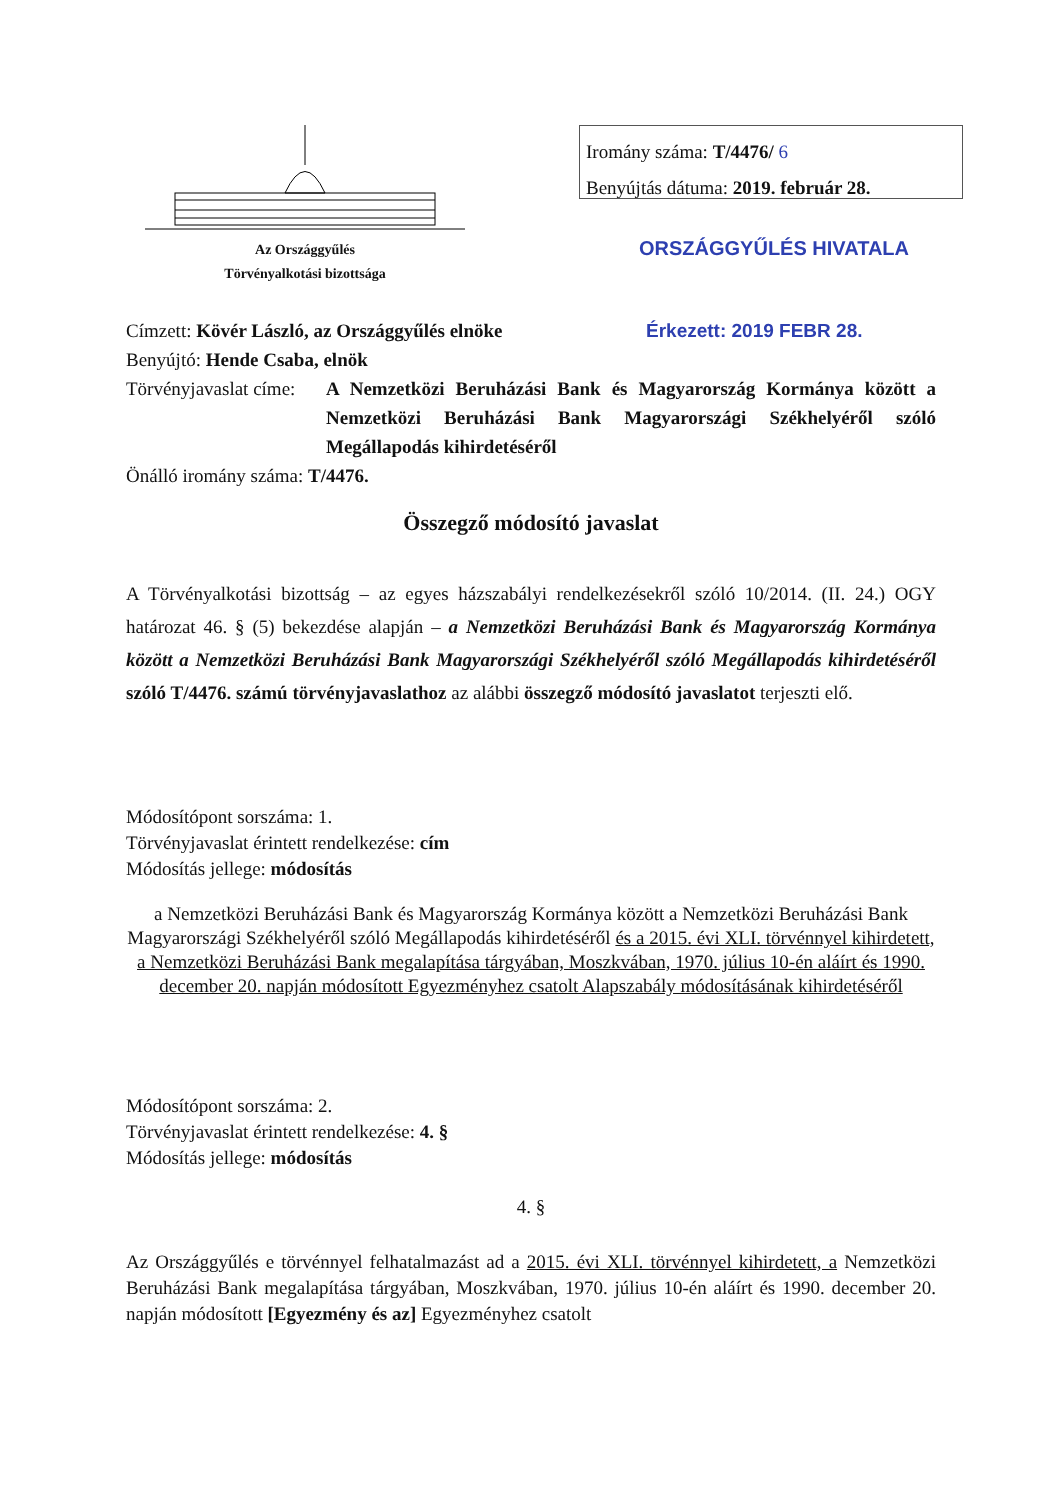Az Országgyűlés
Törvényalkotási bizottsága
Iromány száma: T/4476/ 6
Benyújtás dátuma: 2019. február 28.
ORSZÁGGYŰLÉS HIVATALA
Címzett: Kövér László, az Országgyűlés elnöke Érkezett: 2019 FEBR 28.
Benyújtó: Hende Csaba, elnök
Törvényjavaslat címe:
A Nemzetközi Beruházási Bank és Magyarország Kormánya között a Nemzetközi Beruházási Bank Magyarországi Székhelyéről szóló Megállapodás kihirdetéséről
Önálló iromány száma: T/4476.
Összegző módosító javaslat
A Törvényalkotási bizottság – az egyes házszabályi rendelkezésekről szóló 10/2014. (II. 24.) OGY határozat 46. § (5) bekezdése alapján – a Nemzetközi Beruházási Bank és Magyarország Kormánya között a Nemzetközi Beruházási Bank Magyarországi Székhelyéről szóló Megállapodás kihirdetéséről szóló T/4476. számú törvényjavaslathoz az alábbi összegző módosító javaslatot terjeszti elő.
Módosítópont sorszáma: 1.
Törvényjavaslat érintett rendelkezése: cím
Módosítás jellege: módosítás
a Nemzetközi Beruházási Bank és Magyarország Kormánya között a Nemzetközi Beruházási Bank Magyarországi Székhelyéről szóló Megállapodás kihirdetéséről és a 2015. évi XLI. törvénnyel kihirdetett, a Nemzetközi Beruházási Bank megalapítása tárgyában, Moszkvában, 1970. július 10-én aláírt és 1990. december 20. napján módosított Egyezményhez csatolt Alapszabály módosításának kihirdetéséről
Módosítópont sorszáma: 2.
Törvényjavaslat érintett rendelkezése: 4. §
Módosítás jellege: módosítás
4. §
Az Országgyűlés e törvénnyel felhatalmazást ad a 2015. évi XLI. törvénnyel kihirdetett, a Nemzetközi Beruházási Bank megalapítása tárgyában, Moszkvában, 1970. július 10-én aláírt és 1990. december 20. napján módosított [Egyezmény és az] Egyezményhez csatolt